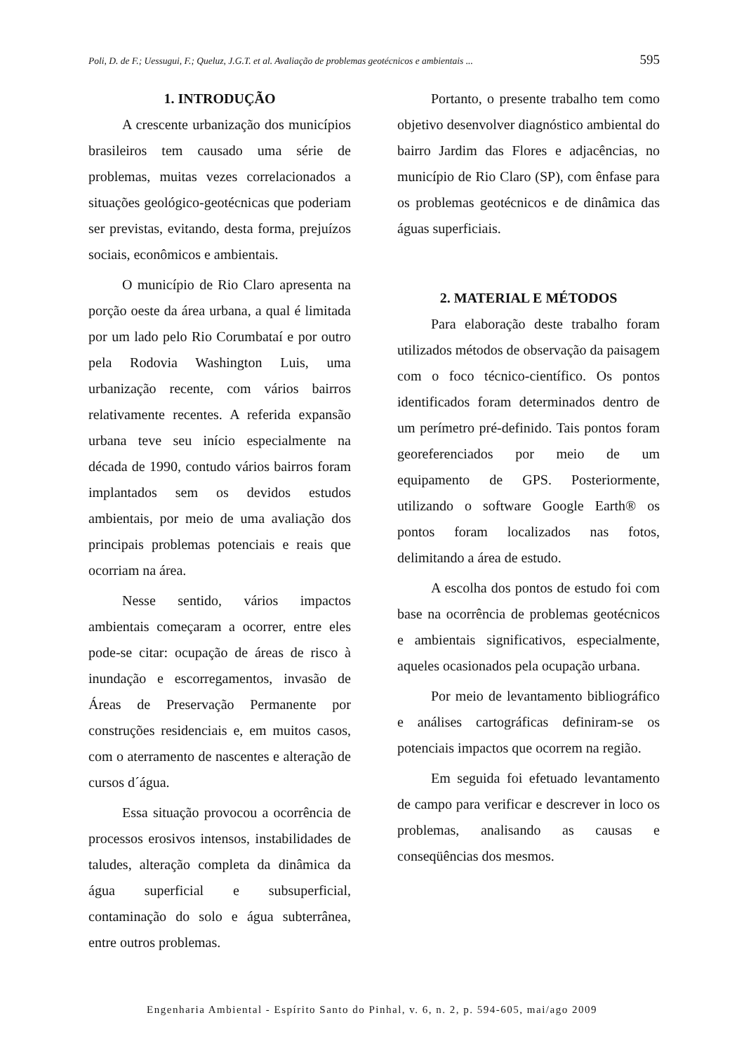Poli, D. de F.; Uessugui, F.; Queluz, J.G.T. et al. Avaliação de problemas geotécnicos e ambientais ... 595
1. INTRODUÇÃO
A crescente urbanização dos municípios brasileiros tem causado uma série de problemas, muitas vezes correlacionados a situações geológico-geotécnicas que poderiam ser previstas, evitando, desta forma, prejuízos sociais, econômicos e ambientais.
O município de Rio Claro apresenta na porção oeste da área urbana, a qual é limitada por um lado pelo Rio Corumbataí e por outro pela Rodovia Washington Luis, uma urbanização recente, com vários bairros relativamente recentes. A referida expansão urbana teve seu início especialmente na década de 1990, contudo vários bairros foram implantados sem os devidos estudos ambientais, por meio de uma avaliação dos principais problemas potenciais e reais que ocorriam na área.
Nesse sentido, vários impactos ambientais começaram a ocorrer, entre eles pode-se citar: ocupação de áreas de risco à inundação e escorregamentos, invasão de Áreas de Preservação Permanente por construções residenciais e, em muitos casos, com o aterramento de nascentes e alteração de cursos d´água.
Essa situação provocou a ocorrência de processos erosivos intensos, instabilidades de taludes, alteração completa da dinâmica da água superficial e subsuperficial, contaminação do solo e água subterrânea, entre outros problemas.
Portanto, o presente trabalho tem como objetivo desenvolver diagnóstico ambiental do bairro Jardim das Flores e adjacências, no município de Rio Claro (SP), com ênfase para os problemas geotécnicos e de dinâmica das águas superficiais.
2. MATERIAL E MÉTODOS
Para elaboração deste trabalho foram utilizados métodos de observação da paisagem com o foco técnico-científico. Os pontos identificados foram determinados dentro de um perímetro pré-definido. Tais pontos foram georeferenciados por meio de um equipamento de GPS. Posteriormente, utilizando o software Google Earth® os pontos foram localizados nas fotos, delimitando a área de estudo.
A escolha dos pontos de estudo foi com base na ocorrência de problemas geotécnicos e ambientais significativos, especialmente, aqueles ocasionados pela ocupação urbana.
Por meio de levantamento bibliográfico e análises cartográficas definiram-se os potenciais impactos que ocorrem na região.
Em seguida foi efetuado levantamento de campo para verificar e descrever in loco os problemas, analisando as causas e conseqüências dos mesmos.
Engenharia Ambiental - Espírito Santo do Pinhal, v. 6, n. 2, p. 594-605, mai/ago 2009